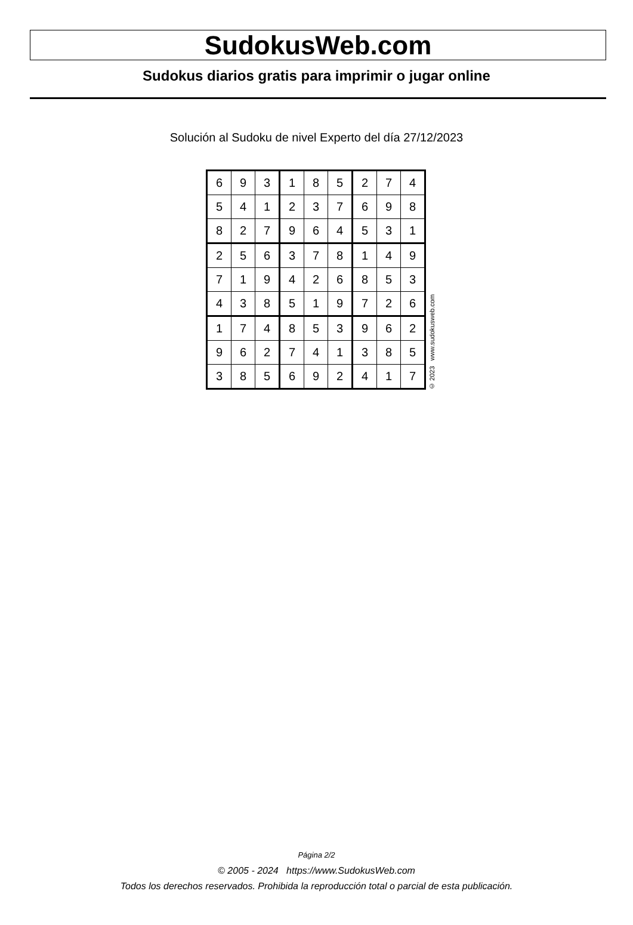SudokusWeb.com
Sudokus diarios gratis para imprimir o jugar online
Solución al Sudoku de nivel Experto del día 27/12/2023
| 6 | 9 | 3 | 1 | 8 | 5 | 2 | 7 | 4 |
| 5 | 4 | 1 | 2 | 3 | 7 | 6 | 9 | 8 |
| 8 | 2 | 7 | 9 | 6 | 4 | 5 | 3 | 1 |
| 2 | 5 | 6 | 3 | 7 | 8 | 1 | 4 | 9 |
| 7 | 1 | 9 | 4 | 2 | 6 | 8 | 5 | 3 |
| 4 | 3 | 8 | 5 | 1 | 9 | 7 | 2 | 6 |
| 1 | 7 | 4 | 8 | 5 | 3 | 9 | 6 | 2 |
| 9 | 6 | 2 | 7 | 4 | 1 | 3 | 8 | 5 |
| 3 | 8 | 5 | 6 | 9 | 2 | 4 | 1 | 7 |
© 2023 www.sudokusweb.com
Página 2/2
© 2005 - 2024 https://www.SudokusWeb.com
Todos los derechos reservados. Prohibida la reproducción total o parcial de esta publicación.